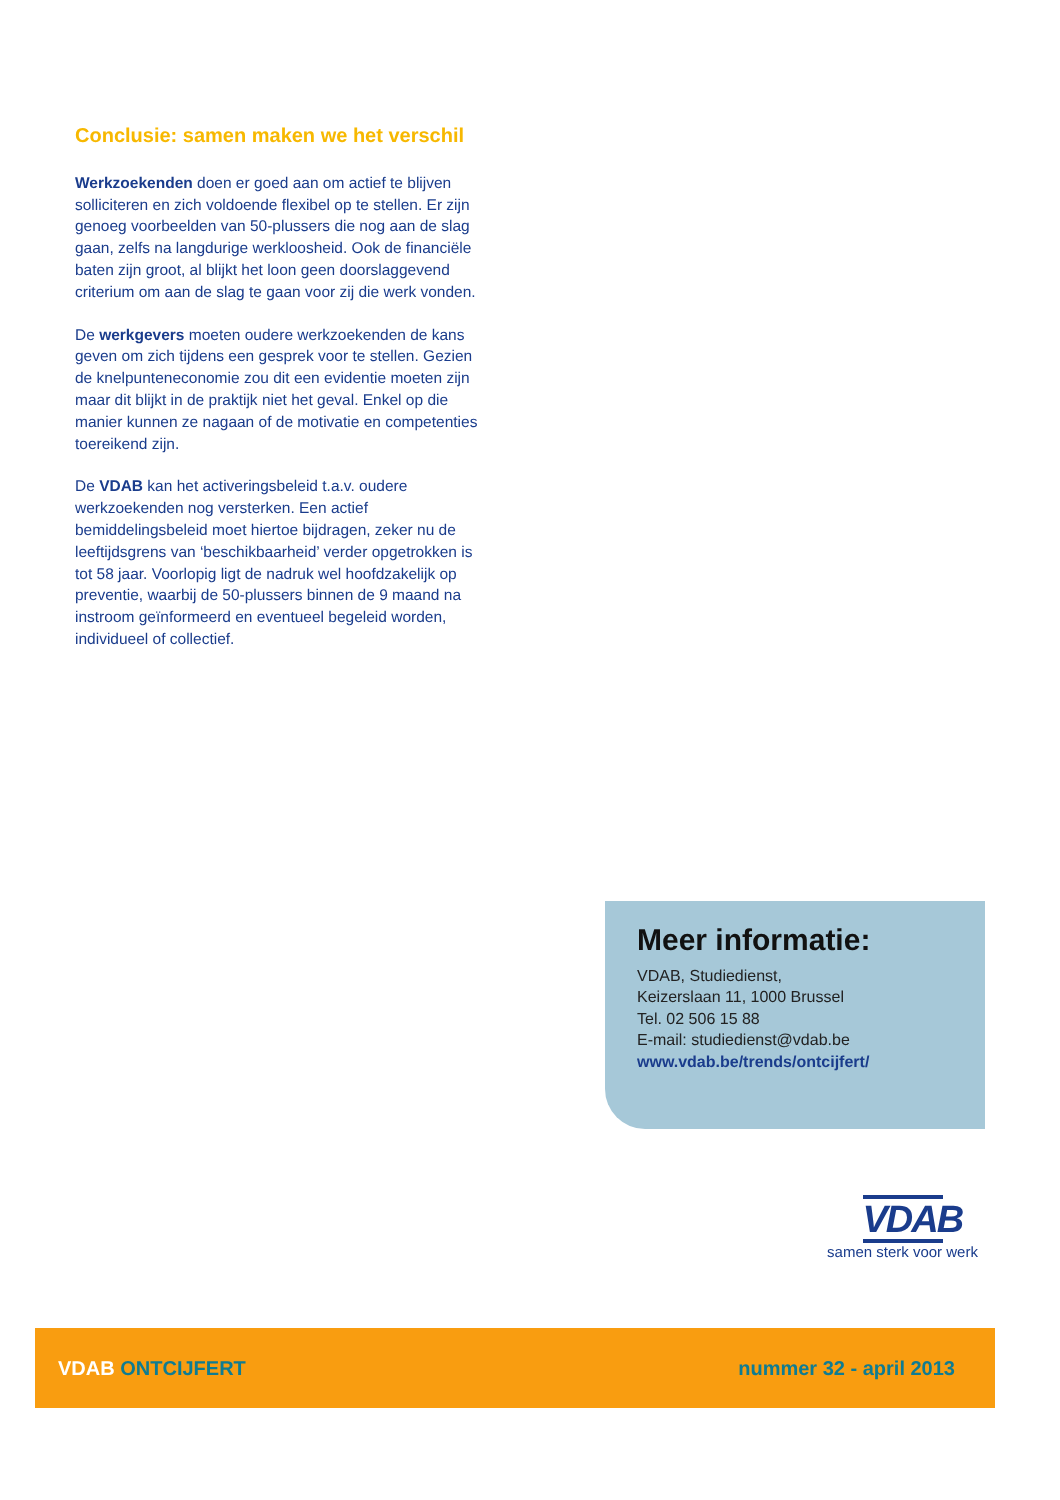Conclusie: samen maken we het verschil
Werkzoekenden doen er goed aan om actief te blijven solliciteren en zich voldoende flexibel op te stellen. Er zijn genoeg voorbeelden van 50-plussers die nog aan de slag gaan, zelfs na langdurige werkloosheid. Ook de financiële baten zijn groot, al blijkt het loon geen doorslaggevend criterium om aan de slag te gaan voor zij die werk vonden.
De werkgevers moeten oudere werkzoekenden de kans geven om zich tijdens een gesprek voor te stellen. Gezien de knelpunteneconomie zou dit een evidentie moeten zijn maar dit blijkt in de praktijk niet het geval. Enkel op die manier kunnen ze nagaan of de motivatie en competenties toereikend zijn.
De VDAB kan het activeringsbeleid t.a.v. oudere werkzoekenden nog versterken. Een actief bemiddelingsbeleid moet hiertoe bijdragen, zeker nu de leeftijdsgrens van ‘beschikbaarheid’ verder opgetrokken is tot 58 jaar. Voorlopig ligt de nadruk wel hoofdzakelijk op preventie, waarbij de 50-plussers binnen de 9 maand na instroom geïnformeerd en eventueel begeleid worden, individueel of collectief.
Meer informatie:
VDAB, Studiedienst,
Keizerslaan 11, 1000 Brussel
Tel. 02 506 15 88
E-mail: studiedienst@vdab.be
www.vdab.be/trends/ontcijfert/
VDAB
samen sterk voor werk
VDAB ONTCIJFERT nummer 32 - april 2013